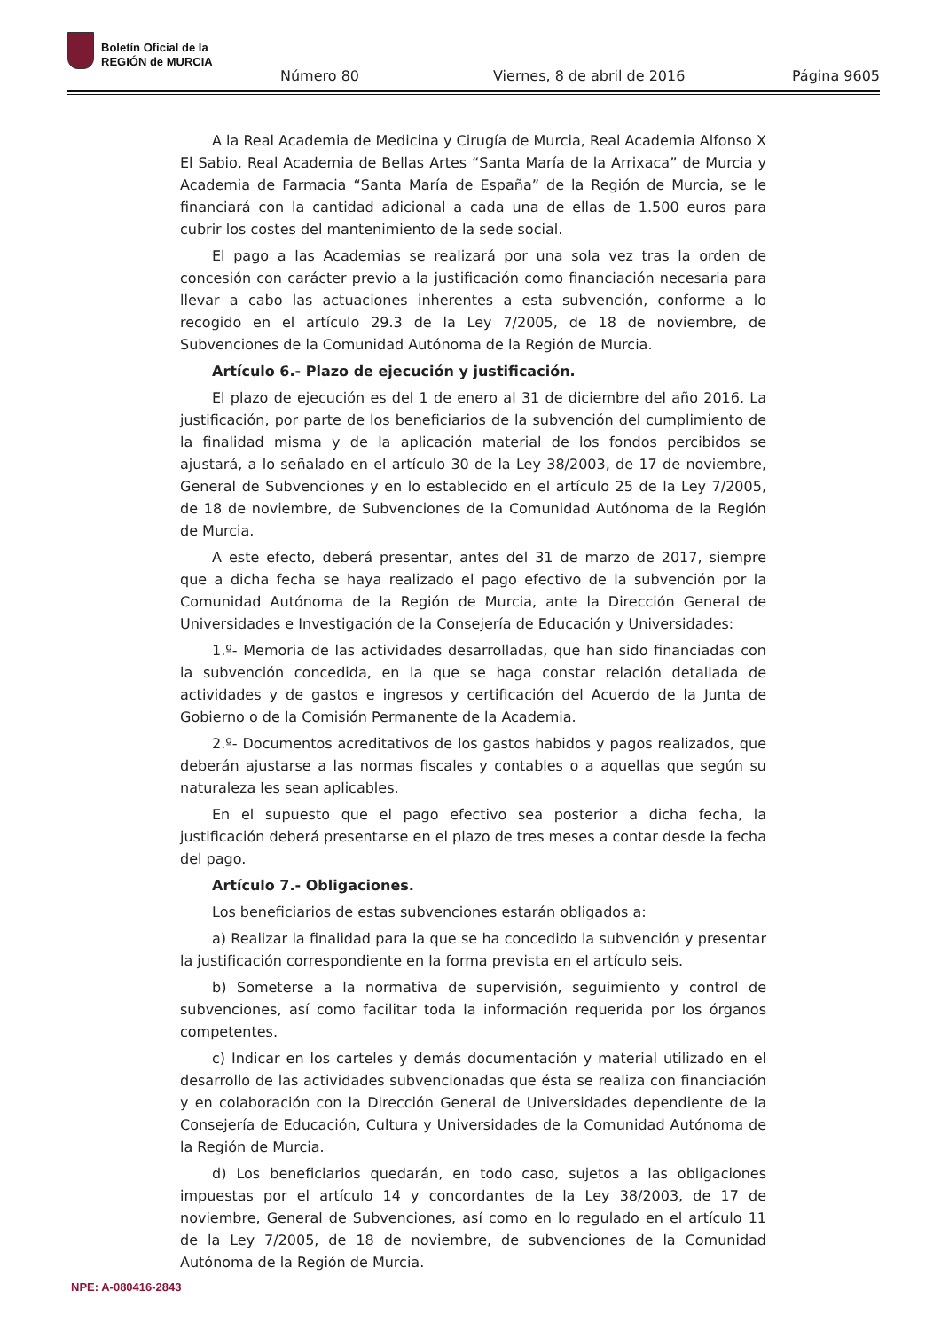Boletín Oficial de la
REGIÓN de MURCIA
Número 80 Viernes, 8 de abril de 2016 Página 9605
A la Real Academia de Medicina y Cirugía de Murcia, Real Academia Alfonso X El Sabio, Real Academia de Bellas Artes “Santa María de la Arrixaca” de Murcia y Academia de Farmacia “Santa María de España” de la Región de Murcia, se le financiará con la cantidad adicional a cada una de ellas de 1.500 euros para cubrir los costes del mantenimiento de la sede social.
El pago a las Academias se realizará por una sola vez tras la orden de concesión con carácter previo a la justificación como financiación necesaria para llevar a cabo las actuaciones inherentes a esta subvención, conforme a lo recogido en el artículo 29.3 de la Ley 7/2005, de 18 de noviembre, de Subvenciones de la Comunidad Autónoma de la Región de Murcia.
Artículo 6.- Plazo de ejecución y justificación.
El plazo de ejecución es del 1 de enero al 31 de diciembre del año 2016. La justificación, por parte de los beneficiarios de la subvención del cumplimiento de la finalidad misma y de la aplicación material de los fondos percibidos se ajustará, a lo señalado en el artículo 30 de la Ley 38/2003, de 17 de noviembre, General de Subvenciones y en lo establecido en el artículo 25 de la Ley 7/2005, de 18 de noviembre, de Subvenciones de la Comunidad Autónoma de la Región de Murcia.
A este efecto, deberá presentar, antes del 31 de marzo de 2017, siempre que a dicha fecha se haya realizado el pago efectivo de la subvención por la Comunidad Autónoma de la Región de Murcia, ante la Dirección General de Universidades e Investigación de la Consejería de Educación y Universidades:
1.º- Memoria de las actividades desarrolladas, que han sido financiadas con la subvención concedida, en la que se haga constar relación detallada de actividades y de gastos e ingresos y certificación del Acuerdo de la Junta de Gobierno o de la Comisión Permanente de la Academia.
2.º- Documentos acreditativos de los gastos habidos y pagos realizados, que deberán ajustarse a las normas fiscales y contables o a aquellas que según su naturaleza les sean aplicables.
En el supuesto que el pago efectivo sea posterior a dicha fecha, la justificación deberá presentarse en el plazo de tres meses a contar desde la fecha del pago.
Artículo 7.- Obligaciones.
Los beneficiarios de estas subvenciones estarán obligados a:
a) Realizar la finalidad para la que se ha concedido la subvención y presentar la justificación correspondiente en la forma prevista en el artículo seis.
b) Someterse a la normativa de supervisión, seguimiento y control de subvenciones, así como facilitar toda la información requerida por los órganos competentes.
c) Indicar en los carteles y demás documentación y material utilizado en el desarrollo de las actividades subvencionadas que ésta se realiza con financiación y en colaboración con la Dirección General de Universidades dependiente de la Consejería de Educación, Cultura y Universidades de la Comunidad Autónoma de la Región de Murcia.
d) Los beneficiarios quedarán, en todo caso, sujetos a las obligaciones impuestas por el artículo 14 y concordantes de la Ley 38/2003, de 17 de noviembre, General de Subvenciones, así como en lo regulado en el artículo 11 de la Ley 7/2005, de 18 de noviembre, de subvenciones de la Comunidad Autónoma de la Región de Murcia.
NPE: A-080416-2843